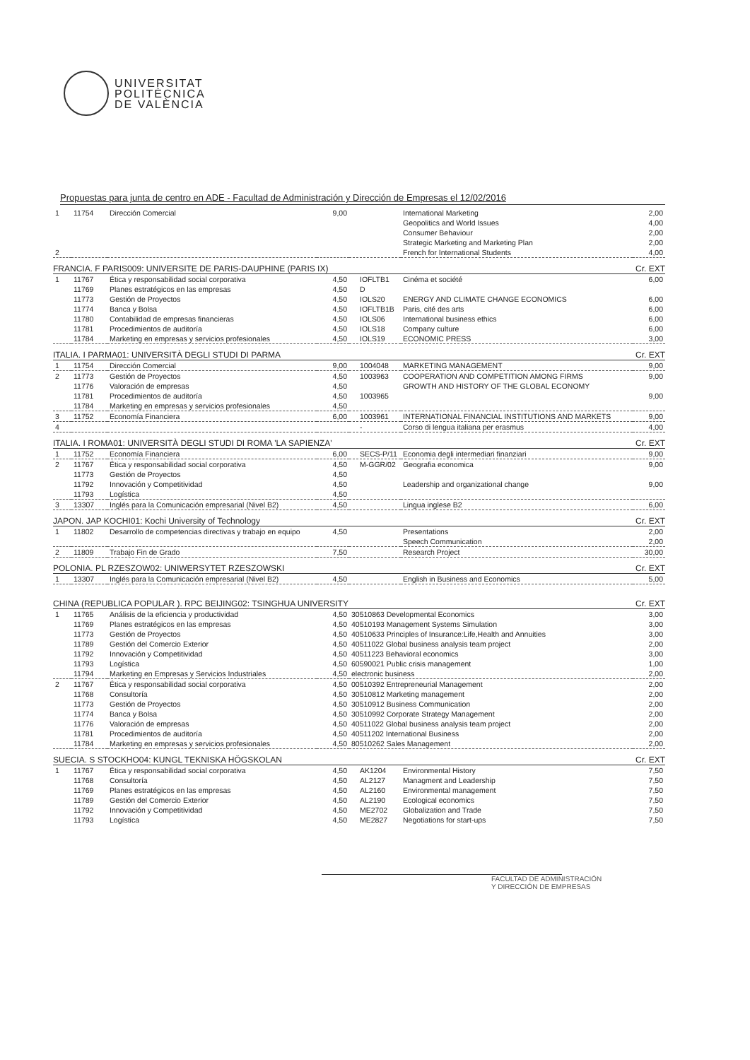UNIVERSITAT
POLITÈCNICA
DE VALÈNCIA
Propuestas para junta de centro en ADE - Facultad de Administración y Dirección de Empresas el 12/02/2016
| 1 | 11754 | Dirección Comercial | 9,00 | | International Marketing Geopolitics and World Issues Consumer Behaviour Strategic Marketing and Marketing Plan | 2,00 4,00 2,00 2,00 |
| 2 | | | | | French for International Students | 4,00 |
FRANCIA. F PARIS009: UNIVERSITE DE PARIS-DAUPHINE (PARIS IX) Cr. EXT
| 1 | 11767 11769 11773 11774 11780 11781 11784 | Ética y responsabilidad social corporativa Planes estratégicos en las empresas Gestión de Proyectos Banca y Bolsa Contabilidad de empresas financieras Procedimientos de auditoría Marketing en empresas y servicios profesionales | 4,50 4,50 4,50 4,50 4,50 4,50 4,50 | IOFLTB1 D IOLS20 IOFLTB1B IOLS06 IOLS18 IOLS19 | Cinéma et société ENERGY AND CLIMATE CHANGE ECONOMICS Paris, cité des arts International business ethics Company culture ECONOMIC PRESS | 6,00 6,00 6,00 6,00 6,00 3,00 |
ITALIA. I PARMA01: UNIVERSITÀ DEGLI STUDI DI PARMA Cr. EXT
| 1 | 11754 | Dirección Comercial | 9,00 | 1004048 | MARKETING MANAGEMENT | 9,00 |
| 2 | 11773 11776 11781 11784 | Gestión de Proyectos Valoración de empresas Procedimientos de auditoría Marketing en empresas y servicios profesionales | 4,50 4,50 4,50 4,50 | 1003963 1003965 | COOPERATION AND COMPETITION AMONG FIRMS GROWTH AND HISTORY OF THE GLOBAL ECONOMY | 9,00 9,00 |
| 3 | 11752 | Economía Financiera | 6,00 | 1003961 | INTERNATIONAL FINANCIAL INSTITUTIONS AND MARKETS | 9,00 |
| 4 | | | | - | Corso di lengua italiana per erasmus | 4,00 |
ITALIA. I ROMA01: UNIVERSITÀ DEGLI STUDI DI ROMA 'LA SAPIENZA' Cr. EXT
| 1 | 11752 | Economía Financiera | 6,00 | SECS-P/11 | Economia degli intermediari finanziari | 9,00 |
| 2 | 11767 11773 11792 11793 | Ética y responsabilidad social corporativa Gestión de Proyectos Innovación y Competitividad Logística | 4,50 4,50 4,50 4,50 | M-GGR/02 | Geografia economica Leadership and organizational change | 9,00 9,00 |
| 3 | 13307 | Inglés para la Comunicación empresarial (Nivel B2) | 4,50 | | Lingua inglese B2 | 6,00 |
JAPON. JAP KOCHI01: Kochi University of Technology Cr. EXT
| 1 | 11802 | Desarrollo de competencias directivas y trabajo en equipo | 4,50 | | Presentations Speech Communication | 2,00 2,00 |
| 2 | 11809 | Trabajo Fin de Grado | 7,50 | | Research Project | 30,00 |
POLONIA. PL RZESZOW02: UNIWERSYTET RZESZOWSKI Cr. EXT
| 1 | 13307 | Inglés para la Comunicación empresarial (Nivel B2) | 4,50 | | English in Business and Economics | 5,00 |
CHINA (REPUBLICA POPULAR ). RPC BEIJING02: TSINGHUA UNIVERSITY Cr. EXT
| 1 | 11765 11769 11773 11789 11792 11793 11794 | Análisis de la eficiencia y productividad Planes estratégicos en las empresas Gestión de Proyectos Gestión del Comercio Exterior Innovación y Competitividad Logística Marketing en Empresas y Servicios Industriales | 4,50 4,50 4,50 4,50 4,50 4,50 4,50 | 30510863 Developmental Economics 40510193 Management Systems Simulation 40510633 Principles of Insurance:Life,Health and Annuities 40511022 Global business analysis team project 40511223 Behavioral economics 60590021 Public crisis management electronic business | 3,00 3,00 3,00 2,00 3,00 1,00 2,00 |
| 2 | 11767 11768 11773 11774 11776 11781 11784 | Ética y responsabilidad social corporativa Consultoría Gestión de Proyectos Banca y Bolsa Valoración de empresas Procedimientos de auditoría Marketing en empresas y servicios profesionales | 4,50 4,50 4,50 4,50 4,50 4,50 4,50 | 00510392 Entrepreneurial Management 30510812 Marketing management 30510912 Business Communication 30510992 Corporate Strategy Management 40511022 Global business analysis team project 40511202 International Business 80510262 Sales Management | 2,00 2,00 2,00 2,00 2,00 2,00 2,00 |
SUECIA. S STOCKHO04: KUNGL TEKNISKA HÖGSKOLAN Cr. EXT
| 1 | 11767 11768 11769 11789 11792 11793 | Ética y responsabilidad social corporativa Consultoría Planes estratégicos en las empresas Gestión del Comercio Exterior Innovación y Competitividad Logística | 4,50 4,50 4,50 4,50 4,50 4,50 | AK1204 AL2127 AL2160 AL2190 ME2702 ME2827 | Environmental History Managment and Leadership Environmental management Ecological economics Globalization and Trade Negotiations for start-ups | 7,50 7,50 7,50 7,50 7,50 7,50 |
FACULTAD DE ADMINISTRACIÓN
Y DIRECCIÓN DE EMPRESAS